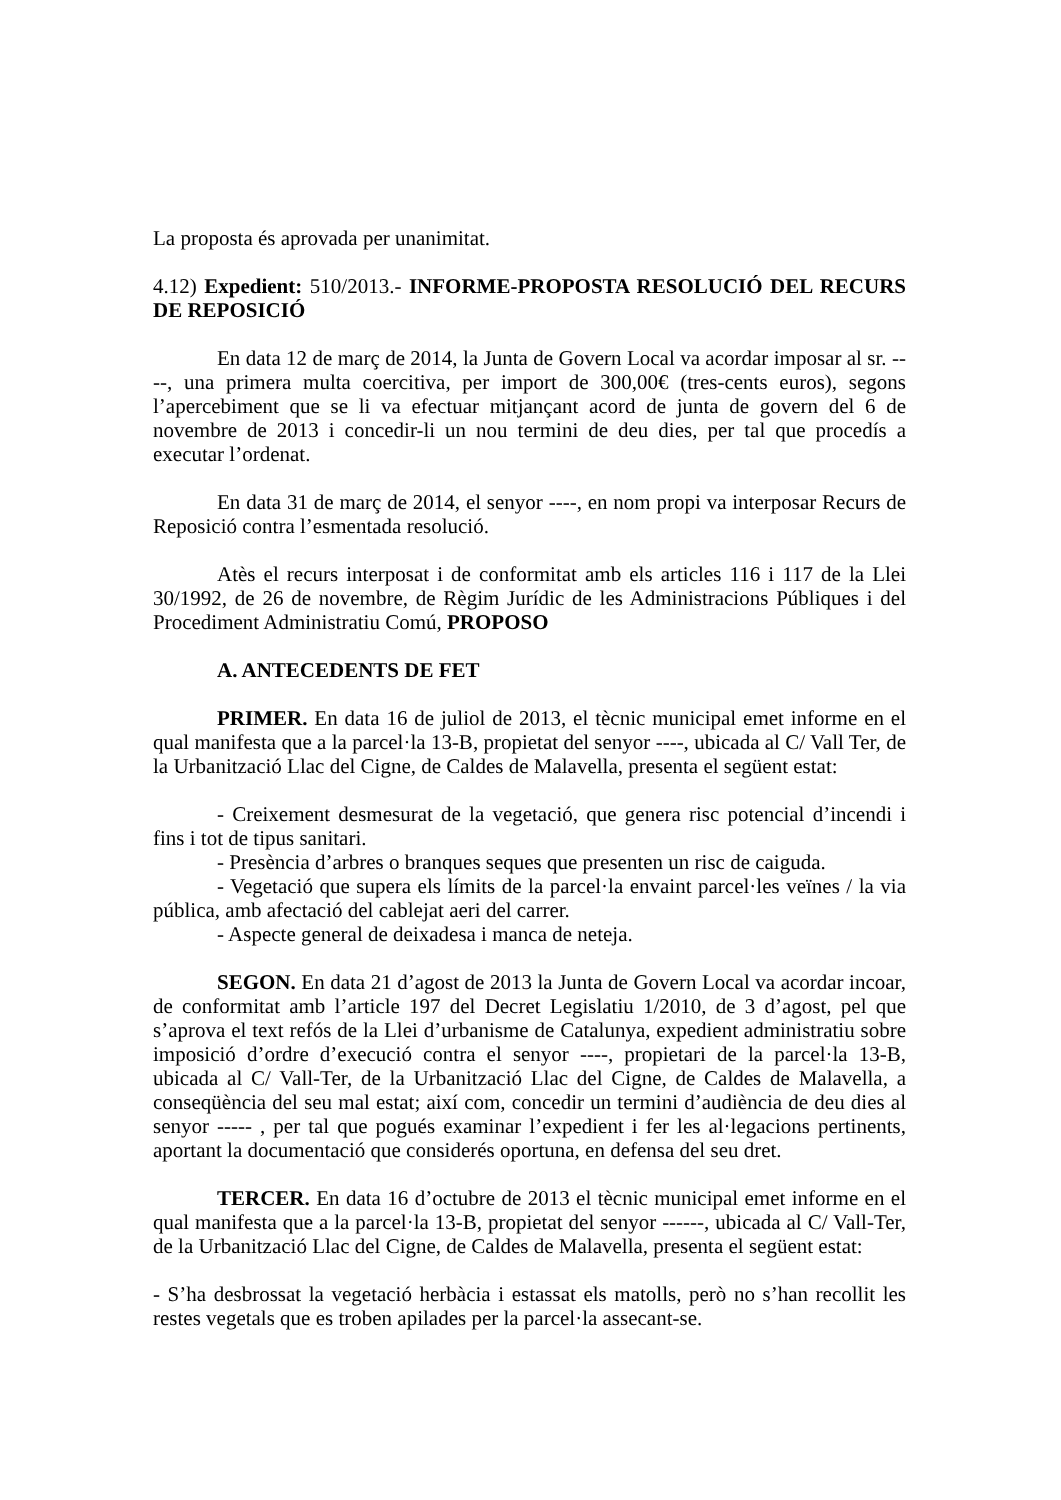La proposta és aprovada per unanimitat.
4.12) Expedient: 510/2013.- INFORME-PROPOSTA RESOLUCIÓ DEL RECURS DE REPOSICIÓ
En data 12 de març de 2014, la Junta de Govern Local va acordar imposar al sr. ----, una primera multa coercitiva, per import de 300,00€ (tres-cents euros), segons l’apercebiment que se li va efectuar mitjançant acord de junta de govern del 6 de novembre de 2013 i concedir-li un nou termini de deu dies, per tal que procedís a executar l’ordenat.
En data 31 de març de 2014, el senyor ----, en nom propi va interposar Recurs de Reposició contra l’esmentada resolució.
Atès el recurs interposat i de conformitat amb els articles 116 i 117 de la Llei 30/1992, de 26 de novembre, de Règim Jurídic de les Administracions Públiques i del Procediment Administratiu Comú, PROPOSO
A. ANTECEDENTS DE FET
PRIMER. En data 16 de juliol de 2013, el tècnic municipal emet informe en el qual manifesta que a la parcel·la 13-B, propietat del senyor ----, ubicada al C/ Vall Ter, de la Urbanització Llac del Cigne, de Caldes de Malavella, presenta el següent estat:
- Creixement desmesurat de la vegetació, que genera risc potencial d’incendi i fins i tot de tipus sanitari.
- Presència d’arbres o branques seques que presenten un risc de caiguda.
- Vegetació que supera els límits de la parcel·la envaint parcel·les veïnes / la via pública, amb afectació del cablejat aeri del carrer.
- Aspecte general de deixadesa i manca de neteja.
SEGON. En data 21 d’agost de 2013 la Junta de Govern Local va acordar incoar, de conformitat amb l’article 197 del Decret Legislatiu 1/2010, de 3 d’agost, pel que s’aprova el text refós de la Llei d’urbanisme de Catalunya, expedient administratiu sobre imposició d’ordre d’execució contra el senyor ----, propietari de la parcel·la 13-B, ubicada al C/ Vall-Ter, de la Urbanització Llac del Cigne, de Caldes de Malavella, a conseqüència del seu mal estat; així com, concedir un termini d’audiència de deu dies al senyor ----- , per tal que pogués examinar l’expedient i fer les al·legacions pertinents, aportant la documentació que considerés oportuna, en defensa del seu dret.
TERCER. En data 16 d’octubre de 2013 el tècnic municipal emet informe en el qual manifesta que a la parcel·la 13-B, propietat del senyor ------, ubicada al C/ Vall-Ter, de la Urbanització Llac del Cigne, de Caldes de Malavella, presenta el següent estat:
- S’ha desbrossat la vegetació herbàcia i estassat els matolls, però no s’han recollit les restes vegetals que es troben apilades per la parcel·la assecant-se.